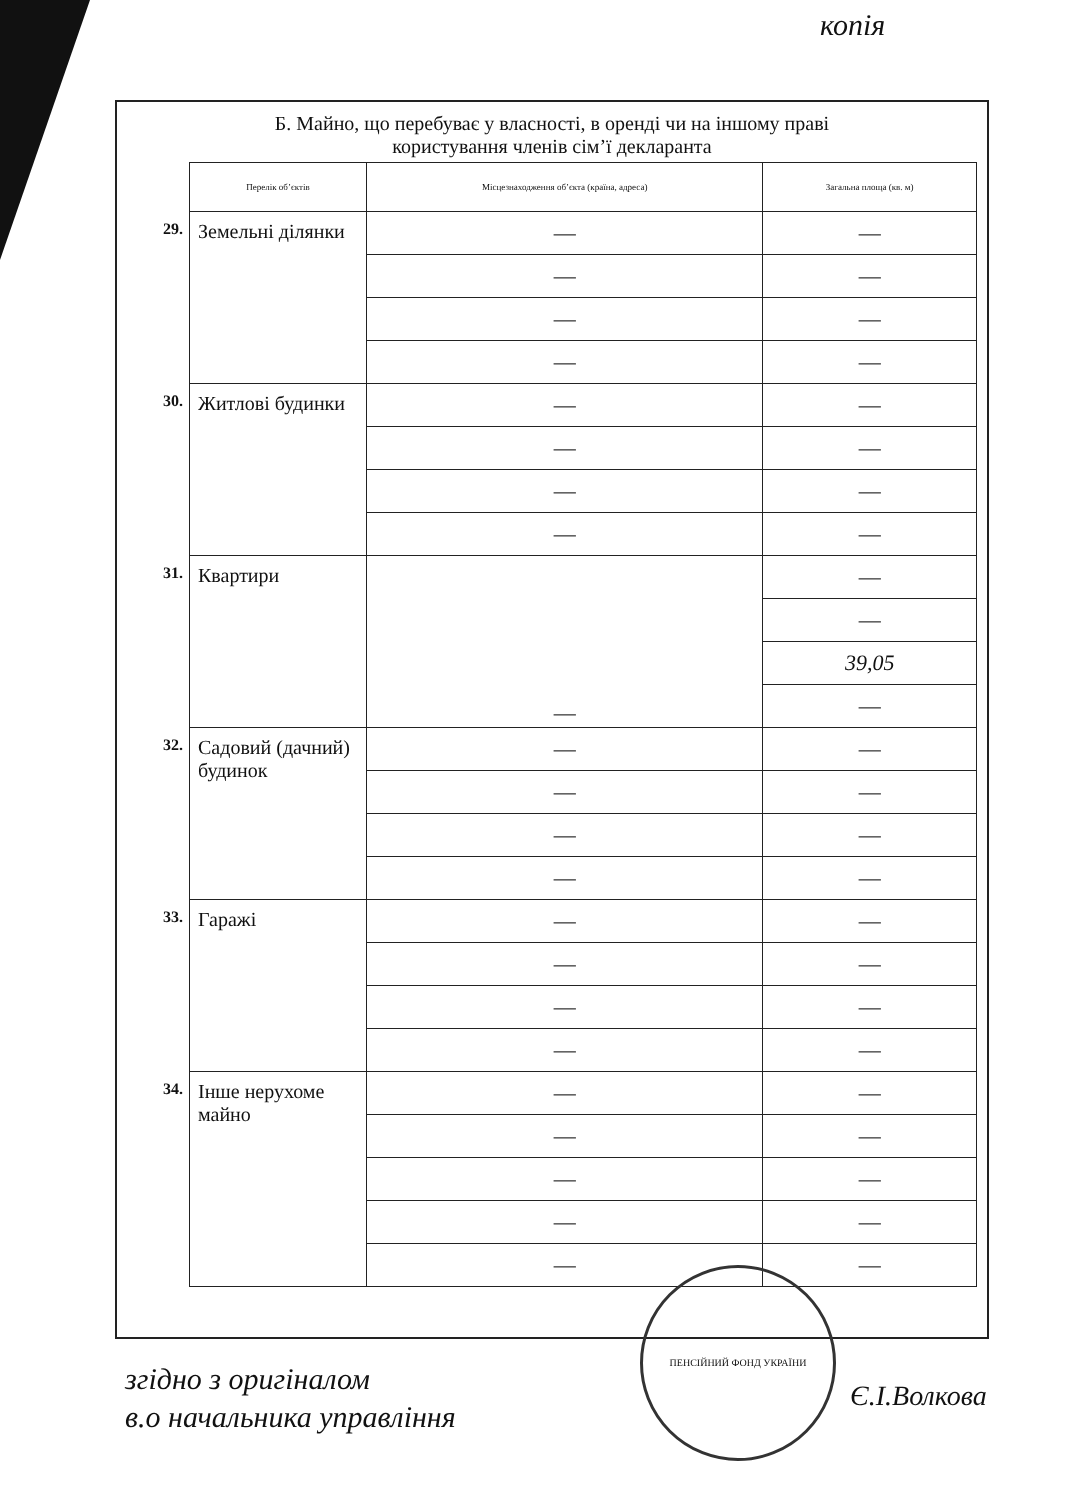копія
Б. Майно, що перебуває у власності, в оренді чи на іншому праві
користування членів сім’ї декларанта
| | Перелік об’єктів | Місцезнаходження об’єкта (країна, адреса) | Загальна площа (кв. м) |
| 29. | Земельні ділянки | — | — |
| | | — | — |
| | | — | — |
| | | — | — |
| 30. | Житлові будинки | — | — |
| | | — | — |
| | | — | — |
| | | — | — |
| 31. | Квартири | — | — |
| | | | — |
| | | | 39,05 |
| | | | — |
| 32. | Садовий (дачний) будинок | — | — |
| | | — | — |
| | | — | — |
| | | — | — |
| 33. | Гаражі | — | — |
| | | — | — |
| | | — | — |
| | | — | — |
| 34. | Інше нерухоме майно | — | — |
| | | — | — |
| | | — | — |
| | | — | — |
| | | — | — |
згідно з оригіналом
в.о начальника управління
ПЕНСІЙНИЙ ФОНД УКРАЇНИ
Є.І.Волкова